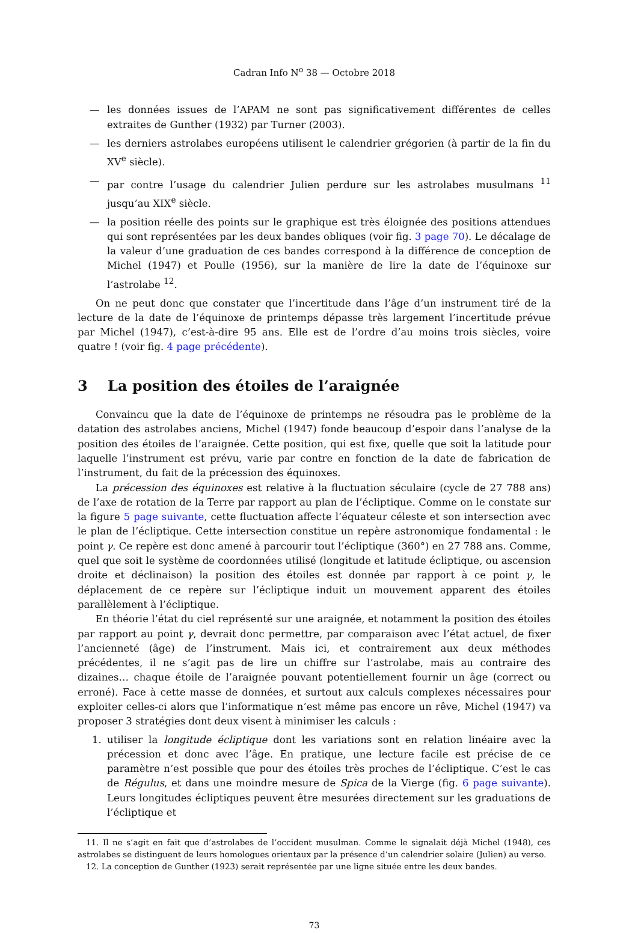Cadran Info N<sup>o</sup> 38 — Octobre 2018
— les données issues de l’APAM ne sont pas significativement différentes de celles extraites de Gunther (1932) par Turner (2003).
— les derniers astrolabes européens utilisent le calendrier grégorien (à partir de la fin du XV<sup>e</sup> siècle).
— par contre l’usage du calendrier Julien perdure sur les astrolabes musulmans <sup>11</sup> jusqu’au XIX<sup>e</sup> siècle.
— la position réelle des points sur le graphique est très éloignée des positions attendues qui sont représentées par les deux bandes obliques (voir fig. 3 page 70). Le décalage de la valeur d’une graduation de ces bandes correspond à la différence de conception de Michel (1947) et Poulle (1956), sur la manière de lire la date de l’équinoxe sur l’astrolabe <sup>12</sup>.
On ne peut donc que constater que l’incertitude dans l’âge d’un instrument tiré de la lecture de la date de l’équinoxe de printemps dépasse très largement l’incertitude prévue par Michel (1947), c’est-à-dire 95 ans. Elle est de l’ordre d’au moins trois siècles, voire quatre ! (voir fig. 4 page précédente).
3 La position des étoiles de l’araignée
Convaincu que la date de l’équinoxe de printemps ne résoudra pas le problème de la datation des astrolabes anciens, Michel (1947) fonde beaucoup d’espoir dans l’analyse de la position des étoiles de l’araignée. Cette position, qui est fixe, quelle que soit la latitude pour laquelle l’instrument est prévu, varie par contre en fonction de la date de fabrication de l’instrument, du fait de la précession des équinoxes.
La précession des équinoxes est relative à la fluctuation séculaire (cycle de 27 788 ans) de l’axe de rotation de la Terre par rapport au plan de l’écliptique. Comme on le constate sur la figure 5 page suivante, cette fluctuation affecte l’équateur céleste et son intersection avec le plan de l’écliptique. Cette intersection constitue un repère astronomique fondamental : le point γ. Ce repère est donc amené à parcourir tout l’écliptique (360°) en 27 788 ans. Comme, quel que soit le système de coordonnées utilisé (longitude et latitude écliptique, ou ascension droite et déclinaison) la position des étoiles est donnée par rapport à ce point γ, le déplacement de ce repère sur l’écliptique induit un mouvement apparent des étoiles parallèlement à l’écliptique.
En théorie l’état du ciel représenté sur une araignée, et notamment la position des étoiles par rapport au point γ, devrait donc permettre, par comparaison avec l’état actuel, de fixer l’ancienneté (âge) de l’instrument. Mais ici, et contrairement aux deux méthodes précédentes, il ne s’agit pas de lire un chiffre sur l’astrolabe, mais au contraire des dizaines… chaque étoile de l’araignée pouvant potentiellement fournir un âge (correct ou erroné). Face à cette masse de données, et surtout aux calculs complexes nécessaires pour exploiter celles-ci alors que l’informatique n’est même pas encore un rêve, Michel (1947) va proposer 3 stratégies dont deux visent à minimiser les calculs :
1. utiliser la longitude écliptique dont les variations sont en relation linéaire avec la précession et donc avec l’âge. En pratique, une lecture facile est précise de ce paramètre n’est possible que pour des étoiles très proches de l’écliptique. C’est le cas de Régulus, et dans une moindre mesure de Spica de la Vierge (fig. 6 page suivante). Leurs longitudes écliptiques peuvent être mesurées directement sur les graduations de l’écliptique et
11. Il ne s’agit en fait que d’astrolabes de l’occident musulman. Comme le signalait déjà Michel (1948), ces astrolabes se distinguent de leurs homologues orientaux par la présence d’un calendrier solaire (Julien) au verso.
12. La conception de Gunther (1923) serait représentée par une ligne située entre les deux bandes.
73